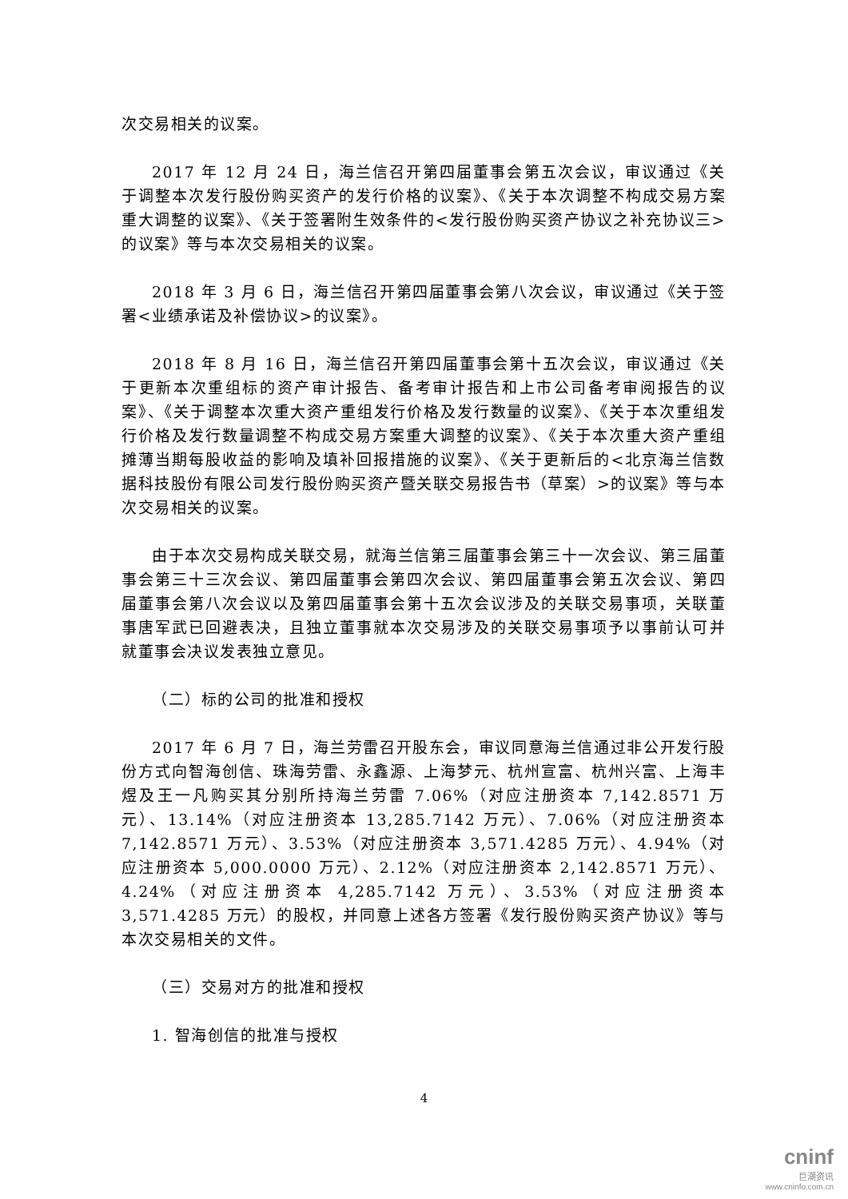次交易相关的议案。
2017 年 12 月 24 日，海兰信召开第四届董事会第五次会议，审议通过《关于调整本次发行股份购买资产的发行价格的议案》、《关于本次调整不构成交易方案重大调整的议案》、《关于签署附生效条件的<发行股份购买资产协议之补充协议三>的议案》等与本次交易相关的议案。
2018 年 3 月 6 日，海兰信召开第四届董事会第八次会议，审议通过《关于签署<业绩承诺及补偿协议>的议案》。
2018 年 8 月 16 日，海兰信召开第四届董事会第十五次会议，审议通过《关于更新本次重组标的资产审计报告、备考审计报告和上市公司备考审阅报告的议案》、《关于调整本次重大资产重组发行价格及发行数量的议案》、《关于本次重组发行价格及发行数量调整不构成交易方案重大调整的议案》、《关于本次重大资产重组摊薄当期每股收益的影响及填补回报措施的议案》、《关于更新后的<北京海兰信数据科技股份有限公司发行股份购买资产暨关联交易报告书（草案）>的议案》等与本次交易相关的议案。
由于本次交易构成关联交易，就海兰信第三届董事会第三十一次会议、第三届董事会第三十三次会议、第四届董事会第四次会议、第四届董事会第五次会议、第四届董事会第八次会议以及第四届董事会第十五次会议涉及的关联交易事项，关联董事唐军武已回避表决，且独立董事就本次交易涉及的关联交易事项予以事前认可并就董事会决议发表独立意见。
（二）标的公司的批准和授权
2017 年 6 月 7 日，海兰劳雷召开股东会，审议同意海兰信通过非公开发行股份方式向智海创信、珠海劳雷、永鑫源、上海梦元、杭州宣富、杭州兴富、上海丰煜及王一凡购买其分别所持海兰劳雷 7.06%（对应注册资本 7,142.8571 万元）、13.14%（对应注册资本 13,285.7142 万元）、7.06%（对应注册资本 7,142.8571 万元）、3.53%（对应注册资本 3,571.4285 万元）、4.94%（对应注册资本 5,000.0000 万元）、2.12%（对应注册资本 2,142.8571 万元）、4.24%（对应注册资本 4,285.7142 万元）、3.53%（对应注册资本 3,571.4285 万元）的股权，并同意上述各方签署《发行股份购买资产协议》等与本次交易相关的文件。
（三）交易对方的批准和授权
1. 智海创信的批准与授权
4
cninf
巨潮资讯
www.cninfo.com.cn